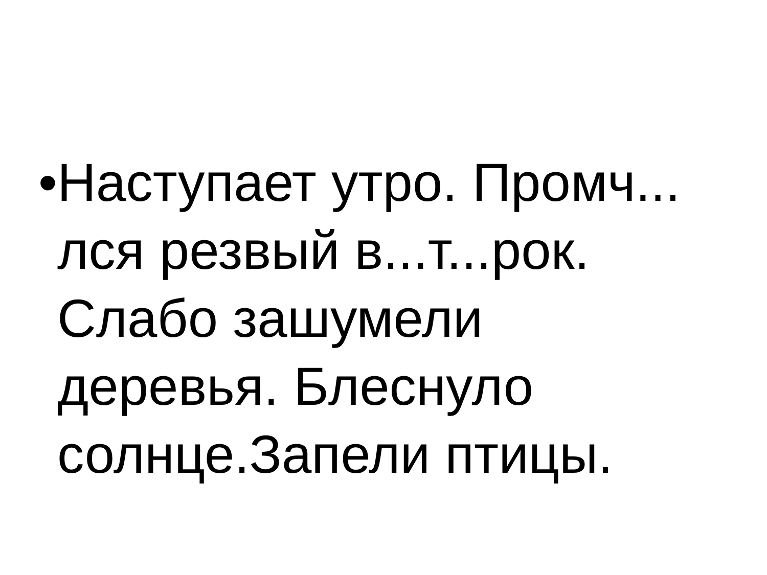• Наступает утро. Промч... лся резвый в...т...рок. Слабо зашумели деревья. Блеснуло солнце.Запели птицы.